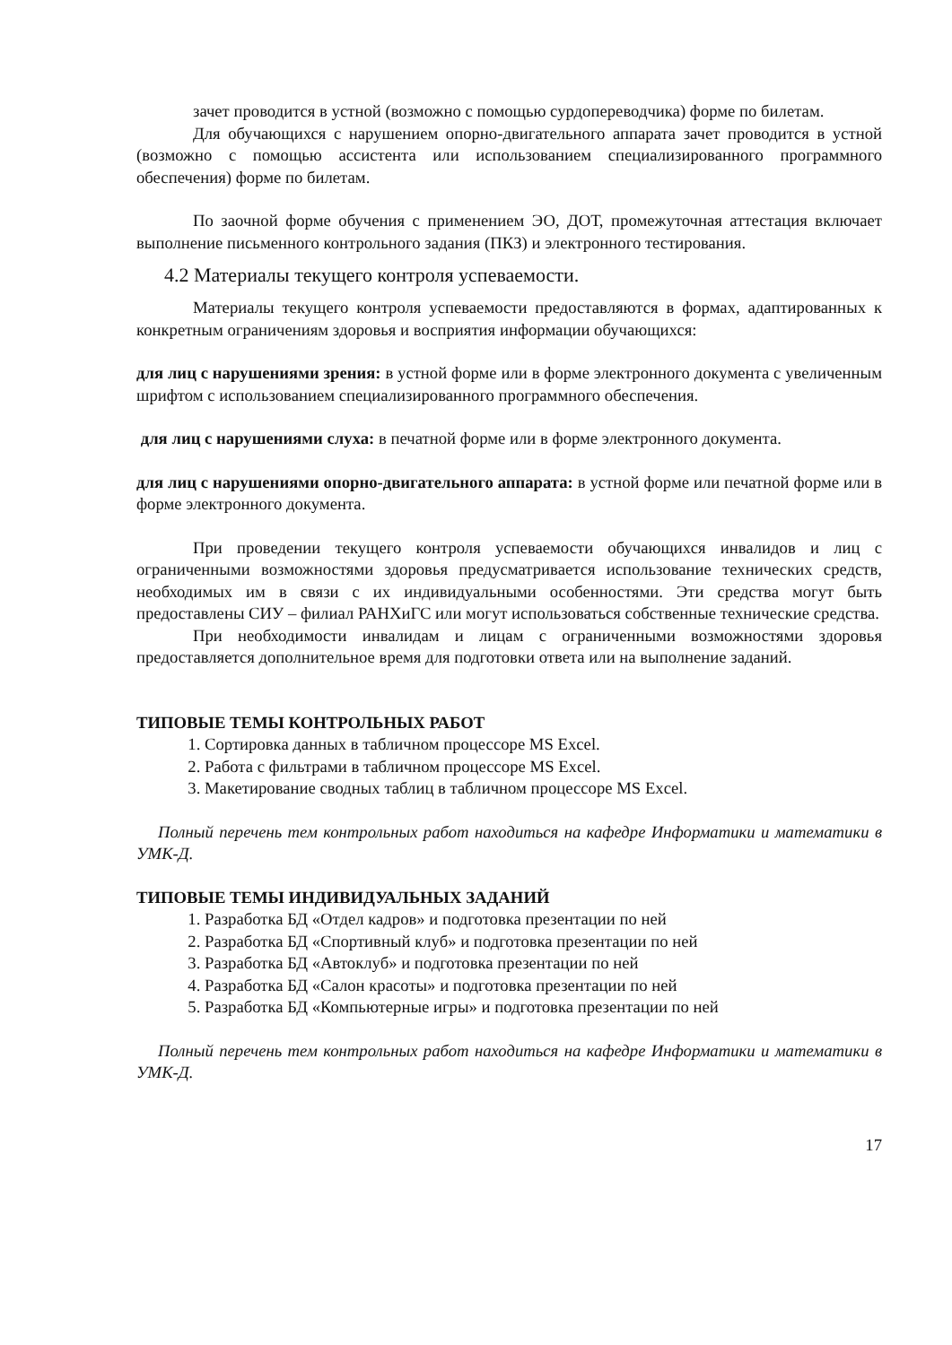зачет проводится в устной (возможно с помощью сурдопереводчика) форме по билетам.
Для обучающихся с нарушением опорно-двигательного аппарата зачет проводится в устной (возможно с помощью ассистента или использованием специализированного программного обеспечения) форме по билетам.
По заочной форме обучения с применением ЭО, ДОТ, промежуточная аттестация включает выполнение письменного контрольного задания (ПКЗ) и электронного тестирования.
4.2 Материалы текущего контроля успеваемости.
Материалы текущего контроля успеваемости предоставляются в формах, адаптированных к конкретным ограничениям здоровья и восприятия информации обучающихся:
для лиц с нарушениями зрения: в устной форме или в форме электронного документа с увеличенным шрифтом с использованием специализированного программного обеспечения.
для лиц с нарушениями слуха: в печатной форме или в форме электронного документа.
для лиц с нарушениями опорно-двигательного аппарата: в устной форме или печатной форме или в форме электронного документа.
При проведении текущего контроля успеваемости обучающихся инвалидов и лиц с ограниченными возможностями здоровья предусматривается использование технических средств, необходимых им в связи с их индивидуальными особенностями. Эти средства могут быть предоставлены СИУ – филиал РАНХиГС или могут использоваться собственные технические средства.
При необходимости инвалидам и лицам с ограниченными возможностями здоровья предоставляется дополнительное время для подготовки ответа или на выполнение заданий.
ТИПОВЫЕ ТЕМЫ КОНТРОЛЬНЫХ РАБОТ
1. Сортировка данных в табличном процессоре MS Excel.
2. Работа с фильтрами в табличном процессоре MS Excel.
3. Макетирование сводных таблиц в табличном процессоре MS Excel.
Полный перечень тем контрольных работ находиться на кафедре Информатики и математики в УМК-Д.
ТИПОВЫЕ ТЕМЫ ИНДИВИДУАЛЬНЫХ ЗАДАНИЙ
1. Разработка БД «Отдел кадров» и подготовка презентации по ней
2. Разработка БД «Спортивный клуб» и подготовка презентации по ней
3. Разработка БД «Автоклуб» и подготовка презентации по ней
4. Разработка БД «Салон красоты» и подготовка презентации по ней
5. Разработка БД «Компьютерные игры» и подготовка презентации по ней
Полный перечень тем контрольных работ находиться на кафедре Информатики и математики в УМК-Д.
17